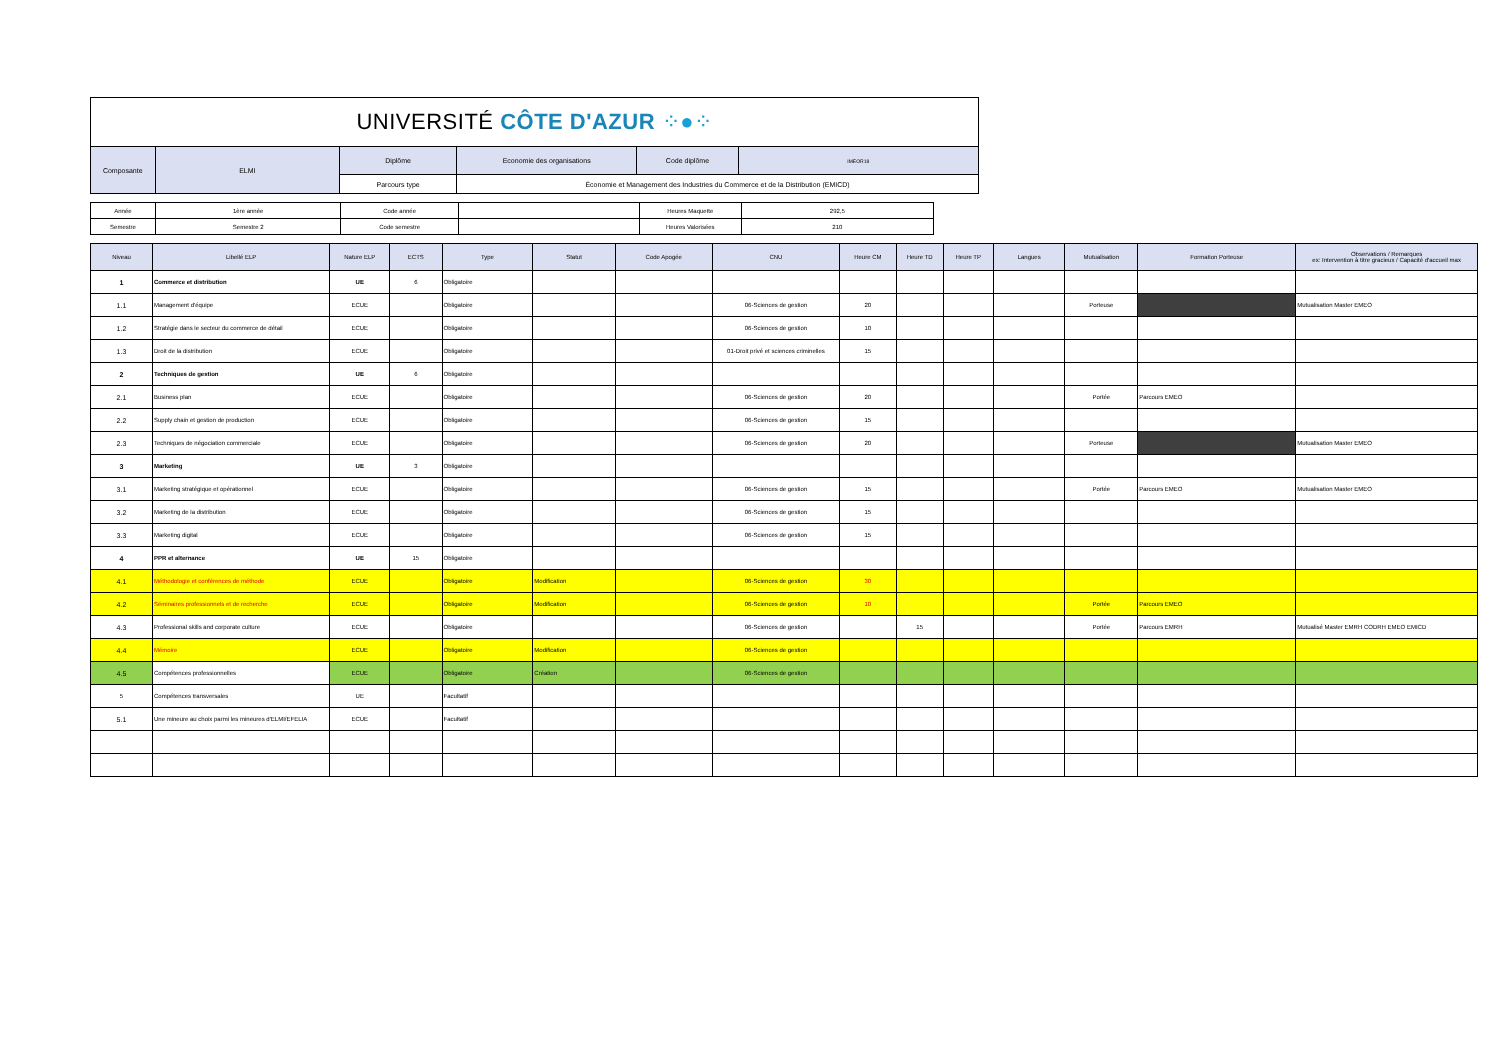| UNIVERSITÉ CÔTE D'AZUR ⁘●⁘ | | | | | |
| Composante | ELMI | Diplôme | Economie des organisations | Code diplôme | IMEOR18 |
| | | Parcours type | Économie et Management des Industries du Commerce et de la Distribution (EMICD) | | |
| Année | 1ère année | Code année | | Heures Maquette | 292,5 |
| Semestre | Semestre 2 | Code semestre | | Heures Valorisées | 210 |
| Niveau | Libellé ELP | Nature ELP | ECTS | Type | Statut | Code Apogée | CNU | Heure CM | Heure TD | Heure TP | Langues | Mutualisation | Formation Porteuse | Observations / Remarques ex: Intervention à titre gracieux / Capacité d'accueil max |
| --- | --- | --- | --- | --- | --- | --- | --- | --- | --- | --- | --- | --- | --- | --- |
| 1 | Commerce et distribution | UE | 6 | Obligatoire | | | | | | | | | | |
| 1.1 | Management d'équipe | ECUE | | Obligatoire | | | 06-Sciences de gestion | 20 | | | | Porteuse | | Mutualisation Master EMEO |
| 1.2 | Stratégie dans le secteur du commerce de détail | ECUE | | Obligatoire | | | 06-Sciences de gestion | 10 | | | | | | |
| 1.3 | Droit de la distribution | ECUE | | Obligatoire | | | 01-Droit privé et sciences criminelles | 15 | | | | | | |
| 2 | Techniques de gestion | UE | 6 | Obligatoire | | | | | | | | | | |
| 2.1 | Business plan | ECUE | | Obligatoire | | | 06-Sciences de gestion | 20 | | | | Portée | Parcours EMEO | |
| 2.2 | Supply chain et gestion de production | ECUE | | Obligatoire | | | 06-Sciences de gestion | 15 | | | | | | |
| 2.3 | Techniques de négociation commerciale | ECUE | | Obligatoire | | | 06-Sciences de gestion | 20 | | | | Porteuse | | Mutualisation Master EMEO |
| 3 | Marketing | UE | 3 | Obligatoire | | | | | | | | | | |
| 3.1 | Marketing stratégique et opérationnel | ECUE | | Obligatoire | | | 06-Sciences de gestion | 15 | | | | Portée | Parcours EMEO | Mutualisation Master EMEO |
| 3.2 | Marketing de la distribution | ECUE | | Obligatoire | | | 06-Sciences de gestion | 15 | | | | | | |
| 3.3 | Marketing digital | ECUE | | Obligatoire | | | 06-Sciences de gestion | 15 | | | | | | |
| 4 | PPR et alternance | UE | 15 | Obligatoire | | | | | | | | | | |
| 4.1 | Méthodologie et conférences de méthode | ECUE | | Obligatoire | Modification | | 06-Sciences de gestion | 30 | | | | | | |
| 4.2 | Séminaires professionnels et de recherche | ECUE | | Obligatoire | Modification | | 06-Sciences de gestion | 10 | | | | Portée | Parcours EMEO | |
| 4.3 | Professional skills and corporate culture | ECUE | | Obligatoire | | | 06-Sciences de gestion | | 15 | | | Portée | Parcours EMRH | Mutualisé Master EMRH CODRH EMEO EMICD |
| 4.4 | Mémoire | ECUE | | Obligatoire | Modification | | 06-Sciences de gestion | | | | | | | |
| 4.5 | Compétences professionnelles | ECUE | | Obligatoire | Création | | 06-Sciences de gestion | | | | | | | |
| 5 | Compétences transversales | UE | | Facultatif | | | | | | | | | | |
| 5.1 | Une mineure au choix parmi les mineures d'ELMI/EFELIA | ECUE | | Facultatif | | | | | | | | | | |